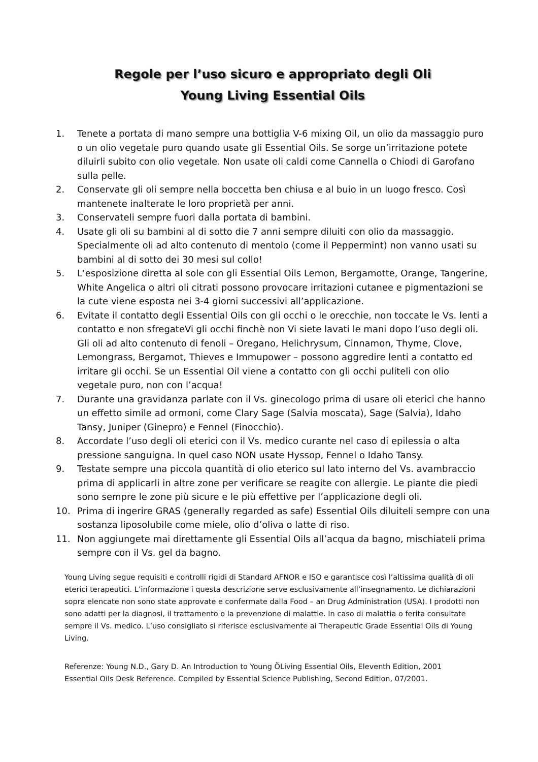Regole per l’uso sicuro e appropriato degli Oli
Young Living Essential Oils
1. Tenete a portata di mano sempre una bottiglia V-6 mixing Oil, un olio da massaggio puro o un olio vegetale puro quando usate gli Essential Oils. Se sorge un’irritazione potete diluirli subito con olio vegetale. Non usate oli caldi come Cannella o Chiodi di Garofano sulla pelle.
2. Conservate gli oli sempre nella boccetta ben chiusa e al buio in un luogo fresco. Così mantenete inalterate le loro proprietà per anni.
3. Conservateli sempre fuori dalla portata di bambini.
4. Usate gli oli su bambini al di sotto die 7 anni sempre diluiti con olio da massaggio. Specialmente oli ad alto contenuto di mentolo (come il Peppermint) non vanno usati su bambini al di sotto dei 30 mesi sul collo!
5. L’esposizione diretta al sole con gli Essential Oils Lemon, Bergamotte, Orange, Tangerine, White Angelica o altri oli citrati possono provocare irritazioni cutanee e pigmentazioni se la cute viene esposta nei 3-4 giorni successivi all’applicazione.
6. Evitate il contatto degli Essential Oils con gli occhi o le orecchie, non toccate le Vs. lenti a contatto e non sfregateVi gli occhi finchè non Vi siete lavati le mani dopo l’uso degli oli. Gli oli ad alto contenuto di fenoli – Oregano, Helichrysum, Cinnamon, Thyme, Clove, Lemongrass, Bergamot, Thieves e Immupower – possono aggredire lenti a contatto ed irritare gli occhi. Se un Essential Oil viene a contatto con gli occhi puliteli con olio vegetale puro, non con l’acqua!
7. Durante una gravidanza parlate con il Vs. ginecologo prima di usare oli eterici che hanno un effetto simile ad ormoni, come Clary Sage (Salvia moscata), Sage (Salvia), Idaho Tansy, Juniper (Ginepro) e Fennel (Finocchio).
8. Accordate l’uso degli oli eterici con il Vs. medico curante nel caso di epilessia o alta pressione sanguigna. In quel caso NON usate Hyssop, Fennel o Idaho Tansy.
9. Testate sempre una piccola quantità di olio eterico sul lato interno del Vs. avambraccio prima di applicarli in altre zone per verificare se reagite con allergie. Le piante die piedi sono sempre le zone più sicure e le più effettive per l’applicazione degli oli.
10. Prima di ingerire GRAS (generally regarded as safe) Essential Oils diluiteli sempre con una sostanza liposolubile come miele, olio d’oliva o latte di riso.
11. Non aggiungete mai direttamente gli Essential Oils all’acqua da bagno, mischiateli prima sempre con il Vs. gel da bagno.
Young Living segue requisiti e controlli rigidi di Standard AFNOR e ISO e garantisce così l’altissima qualità di oli eterici terapeutici. L’informazione i questa descrizione serve esclusivamente all’insegnamento. Le dichiarazioni sopra elencate non sono state approvate e confermate dalla Food – an Drug Administration (USA). I prodotti non sono adatti per la diagnosi, il trattamento o la prevenzione di malattie. In caso di malattia o ferita consultate sempre il Vs. medico. L’uso consigliato si riferisce esclusivamente ai Therapeutic Grade Essential Oils di Young Living.
Referenze: Young N.D., Gary D. An Introduction to Young ÖLiving Essential Oils, Eleventh Edition, 2001
Essential Oils Desk Reference. Compiled by Essential Science Publishing, Second Edition, 07/2001.